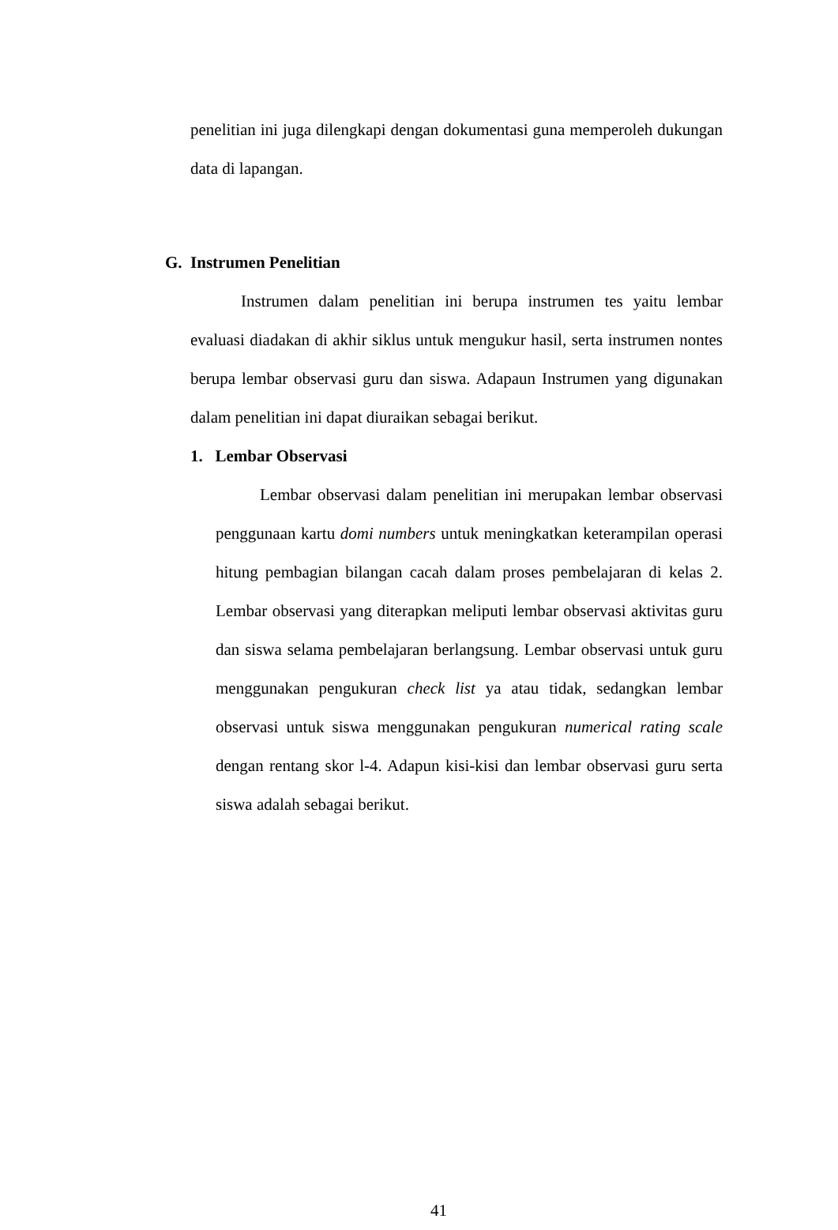penelitian ini juga dilengkapi dengan dokumentasi guna memperoleh dukungan data di lapangan.
G. Instrumen Penelitian
Instrumen dalam penelitian ini berupa instrumen tes yaitu lembar evaluasi diadakan di akhir siklus untuk mengukur hasil, serta instrumen nontes berupa lembar observasi guru dan siswa. Adapaun Instrumen yang digunakan dalam penelitian ini dapat diuraikan sebagai berikut.
1. Lembar Observasi
Lembar observasi dalam penelitian ini merupakan lembar observasi penggunaan kartu domi numbers untuk meningkatkan keterampilan operasi hitung pembagian bilangan cacah dalam proses pembelajaran di kelas 2. Lembar observasi yang diterapkan meliputi lembar observasi aktivitas guru dan siswa selama pembelajaran berlangsung. Lembar observasi untuk guru menggunakan pengukuran check list ya atau tidak, sedangkan lembar observasi untuk siswa menggunakan pengukuran numerical rating scale dengan rentang skor l-4. Adapun kisi-kisi dan lembar observasi guru serta siswa adalah sebagai berikut.
41